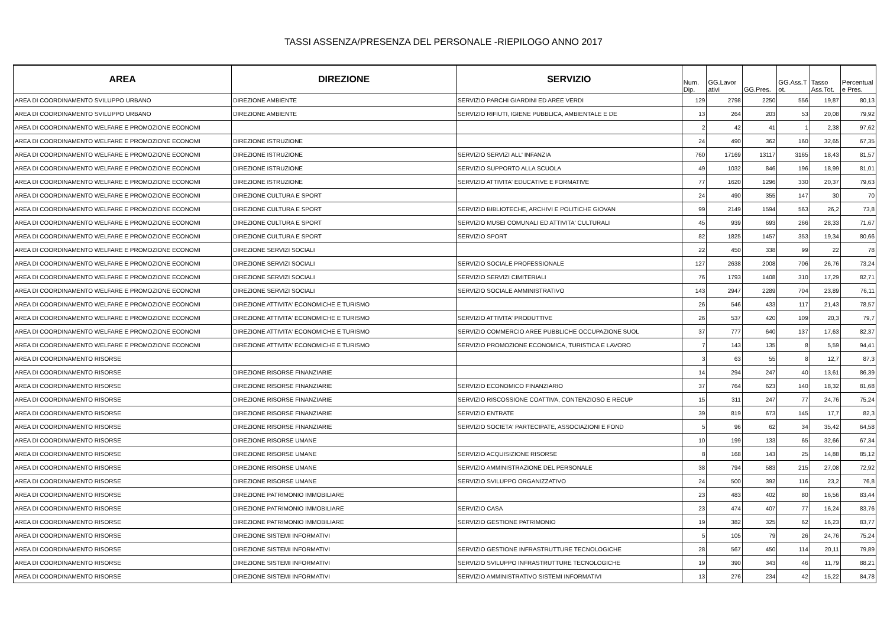TASSI ASSENZA/PRESENZA DEL PERSONALE -RIEPILOGO ANNO 2017
| AREA | DIREZIONE | SERVIZIO | Num. Dip. | GG.Lavor ativi | GG.Pres. | GG.Ass.T ot. | Tasso Ass.Tot. | Percentual e Pres. |
| --- | --- | --- | --- | --- | --- | --- | --- | --- |
| AREA DI COORDINAMENTO SVILUPPO URBANO | DIREZIONE AMBIENTE | SERVIZIO PARCHI GIARDINI ED AREE VERDI | 129 | 2798 | 2250 | 556 | 19,87 | 80,13 |
| AREA DI COORDINAMENTO SVILUPPO URBANO | DIREZIONE AMBIENTE | SERVIZIO RIFIUTI, IGIENE PUBBLICA, AMBIENTALE E DE | 13 | 264 | 203 | 53 | 20,08 | 79,92 |
| AREA DI COORDINAMENTO WELFARE E PROMOZIONE ECONOMI | | | 2 | 42 | 41 | 1 | 2,38 | 97,62 |
| AREA DI COORDINAMENTO WELFARE E PROMOZIONE ECONOMI | DIREZIONE ISTRUZIONE | | 24 | 490 | 362 | 160 | 32,65 | 67,35 |
| AREA DI COORDINAMENTO WELFARE E PROMOZIONE ECONOMI | DIREZIONE ISTRUZIONE | SERVIZIO SERVIZI ALL' INFANZIA | 760 | 17169 | 13117 | 3165 | 18,43 | 81,57 |
| AREA DI COORDINAMENTO WELFARE E PROMOZIONE ECONOMI | DIREZIONE ISTRUZIONE | SERVIZIO SUPPORTO ALLA SCUOLA | 49 | 1032 | 846 | 196 | 18,99 | 81,01 |
| AREA DI COORDINAMENTO WELFARE E PROMOZIONE ECONOMI | DIREZIONE ISTRUZIONE | SERVIZIO ATTIVITA' EDUCATIVE E FORMATIVE | 77 | 1620 | 1296 | 330 | 20,37 | 79,63 |
| AREA DI COORDINAMENTO WELFARE E PROMOZIONE ECONOMI | DIREZIONE CULTURA E SPORT | | 24 | 490 | 355 | 147 | 30 | 70 |
| AREA DI COORDINAMENTO WELFARE E PROMOZIONE ECONOMI | DIREZIONE CULTURA E SPORT | SERVIZIO BIBLIOTECHE, ARCHIVI E POLITICHE GIOVAN | 99 | 2149 | 1594 | 563 | 26,2 | 73,8 |
| AREA DI COORDINAMENTO WELFARE E PROMOZIONE ECONOMI | DIREZIONE CULTURA E SPORT | SERVIZIO MUSEI COMUNALI ED ATTIVITA' CULTURALI | 45 | 939 | 693 | 266 | 28,33 | 71,67 |
| AREA DI COORDINAMENTO WELFARE E PROMOZIONE ECONOMI | DIREZIONE CULTURA E SPORT | SERVIZIO SPORT | 82 | 1825 | 1457 | 353 | 19,34 | 80,66 |
| AREA DI COORDINAMENTO WELFARE E PROMOZIONE ECONOMI | DIREZIONE SERVIZI SOCIALI | | 22 | 450 | 338 | 99 | 22 | 78 |
| AREA DI COORDINAMENTO WELFARE E PROMOZIONE ECONOMI | DIREZIONE SERVIZI SOCIALI | SERVIZIO SOCIALE PROFESSIONALE | 127 | 2638 | 2008 | 706 | 26,76 | 73,24 |
| AREA DI COORDINAMENTO WELFARE E PROMOZIONE ECONOMI | DIREZIONE SERVIZI SOCIALI | SERVIZIO SERVIZI CIMITERIALI | 76 | 1793 | 1408 | 310 | 17,29 | 82,71 |
| AREA DI COORDINAMENTO WELFARE E PROMOZIONE ECONOMI | DIREZIONE SERVIZI SOCIALI | SERVIZIO SOCIALE AMMINISTRATIVO | 143 | 2947 | 2289 | 704 | 23,89 | 76,11 |
| AREA DI COORDINAMENTO WELFARE E PROMOZIONE ECONOMI | DIREZIONE ATTIVITA' ECONOMICHE E TURISMO | | 26 | 546 | 433 | 117 | 21,43 | 78,57 |
| AREA DI COORDINAMENTO WELFARE E PROMOZIONE ECONOMI | DIREZIONE ATTIVITA' ECONOMICHE E TURISMO | SERVIZIO ATTIVITA' PRODUTTIVE | 26 | 537 | 420 | 109 | 20,3 | 79,7 |
| AREA DI COORDINAMENTO WELFARE E PROMOZIONE ECONOMI | DIREZIONE ATTIVITA' ECONOMICHE E TURISMO | SERVIZIO COMMERCIO AREE PUBBLICHE OCCUPAZIONE SUOL | 37 | 777 | 640 | 137 | 17,63 | 82,37 |
| AREA DI COORDINAMENTO WELFARE E PROMOZIONE ECONOMI | DIREZIONE ATTIVITA' ECONOMICHE E TURISMO | SERVIZIO PROMOZIONE ECONOMICA, TURISTICA E LAVORO | 7 | 143 | 135 | 8 | 5,59 | 94,41 |
| AREA DI COORDINAMENTO RISORSE | | | 3 | 63 | 55 | 8 | 12,7 | 87,3 |
| AREA DI COORDINAMENTO RISORSE | DIREZIONE RISORSE FINANZIARIE | | 14 | 294 | 247 | 40 | 13,61 | 86,39 |
| AREA DI COORDINAMENTO RISORSE | DIREZIONE RISORSE FINANZIARIE | SERVIZIO ECONOMICO FINANZIARIO | 37 | 764 | 623 | 140 | 18,32 | 81,68 |
| AREA DI COORDINAMENTO RISORSE | DIREZIONE RISORSE FINANZIARIE | SERVIZIO RISCOSSIONE COATTIVA, CONTENZIOSO E RECUP | 15 | 311 | 247 | 77 | 24,76 | 75,24 |
| AREA DI COORDINAMENTO RISORSE | DIREZIONE RISORSE FINANZIARIE | SERVIZIO ENTRATE | 39 | 819 | 673 | 145 | 17,7 | 82,3 |
| AREA DI COORDINAMENTO RISORSE | DIREZIONE RISORSE FINANZIARIE | SERVIZIO SOCIETA' PARTECIPATE, ASSOCIAZIONI E FOND | 5 | 96 | 62 | 34 | 35,42 | 64,58 |
| AREA DI COORDINAMENTO RISORSE | DIREZIONE RISORSE UMANE | | 10 | 199 | 133 | 65 | 32,66 | 67,34 |
| AREA DI COORDINAMENTO RISORSE | DIREZIONE RISORSE UMANE | SERVIZIO ACQUISIZIONE RISORSE | 8 | 168 | 143 | 25 | 14,88 | 85,12 |
| AREA DI COORDINAMENTO RISORSE | DIREZIONE RISORSE UMANE | SERVIZIO AMMINISTRAZIONE DEL PERSONALE | 38 | 794 | 583 | 215 | 27,08 | 72,92 |
| AREA DI COORDINAMENTO RISORSE | DIREZIONE RISORSE UMANE | SERVIZIO SVILUPPO ORGANIZZATIVO | 24 | 500 | 392 | 116 | 23,2 | 76,8 |
| AREA DI COORDINAMENTO RISORSE | DIREZIONE PATRIMONIO IMMOBILIARE | | 23 | 483 | 402 | 80 | 16,56 | 83,44 |
| AREA DI COORDINAMENTO RISORSE | DIREZIONE PATRIMONIO IMMOBILIARE | SERVIZIO CASA | 23 | 474 | 407 | 77 | 16,24 | 83,76 |
| AREA DI COORDINAMENTO RISORSE | DIREZIONE PATRIMONIO IMMOBILIARE | SERVIZIO GESTIONE PATRIMONIO | 19 | 382 | 325 | 62 | 16,23 | 83,77 |
| AREA DI COORDINAMENTO RISORSE | DIREZIONE SISTEMI INFORMATIVI | | 5 | 105 | 79 | 26 | 24,76 | 75,24 |
| AREA DI COORDINAMENTO RISORSE | DIREZIONE SISTEMI INFORMATIVI | SERVIZIO GESTIONE INFRASTRUTTURE TECNOLOGICHE | 28 | 567 | 450 | 114 | 20,11 | 79,89 |
| AREA DI COORDINAMENTO RISORSE | DIREZIONE SISTEMI INFORMATIVI | SERVIZIO SVILUPPO INFRASTRUTTURE TECNOLOGICHE | 19 | 390 | 343 | 46 | 11,79 | 88,21 |
| AREA DI COORDINAMENTO RISORSE | DIREZIONE SISTEMI INFORMATIVI | SERVIZIO AMMINISTRATIVO SISTEMI INFORMATIVI | 13 | 276 | 234 | 42 | 15,22 | 84,78 |